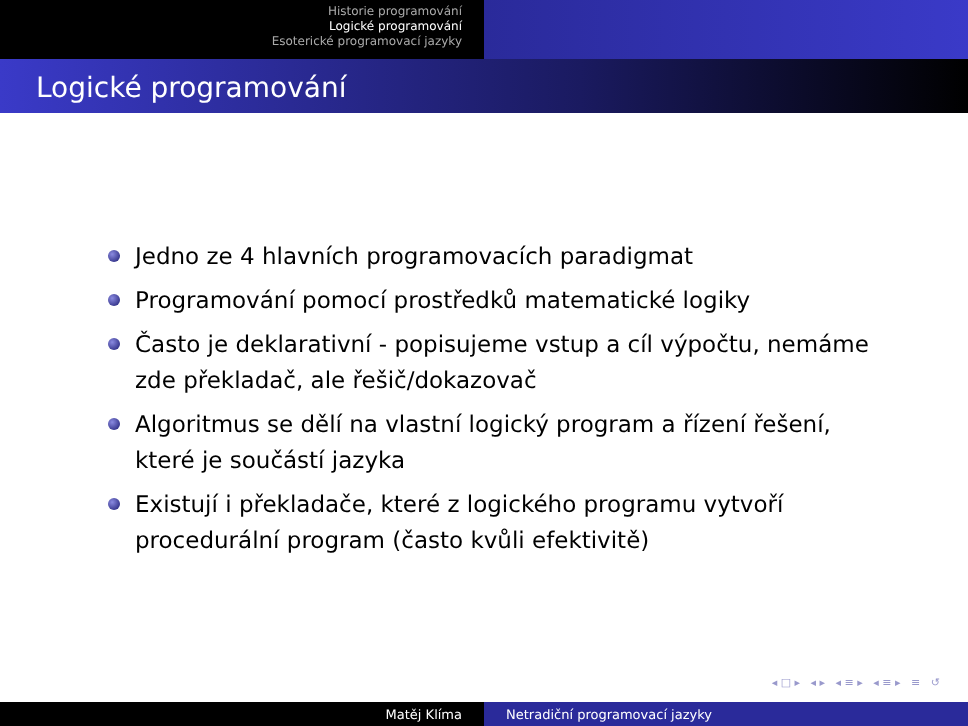Historie programování
Logické programování
Esoterické programovací jazyky
Logické programování
Jedno ze 4 hlavních programovacích paradigmat
Programování pomocí prostředků matematické logiky
Často je deklarativní - popisujeme vstup a cíl výpočtu, nemáme zde překladač, ale řešič/dokazovač
Algoritmus se dělí na vlastní logický program a řízení řešení, které je součástí jazyka
Existují i překladače, které z logického programu vytvoří procedurální program (často kvůli efektivitě)
◂ □ ▸ ◂ ▸ ◂ ≡ ▸ ◂ ≡ ▸ ≡ ↺
Matěj Klíma Netradiční programovací jazyky